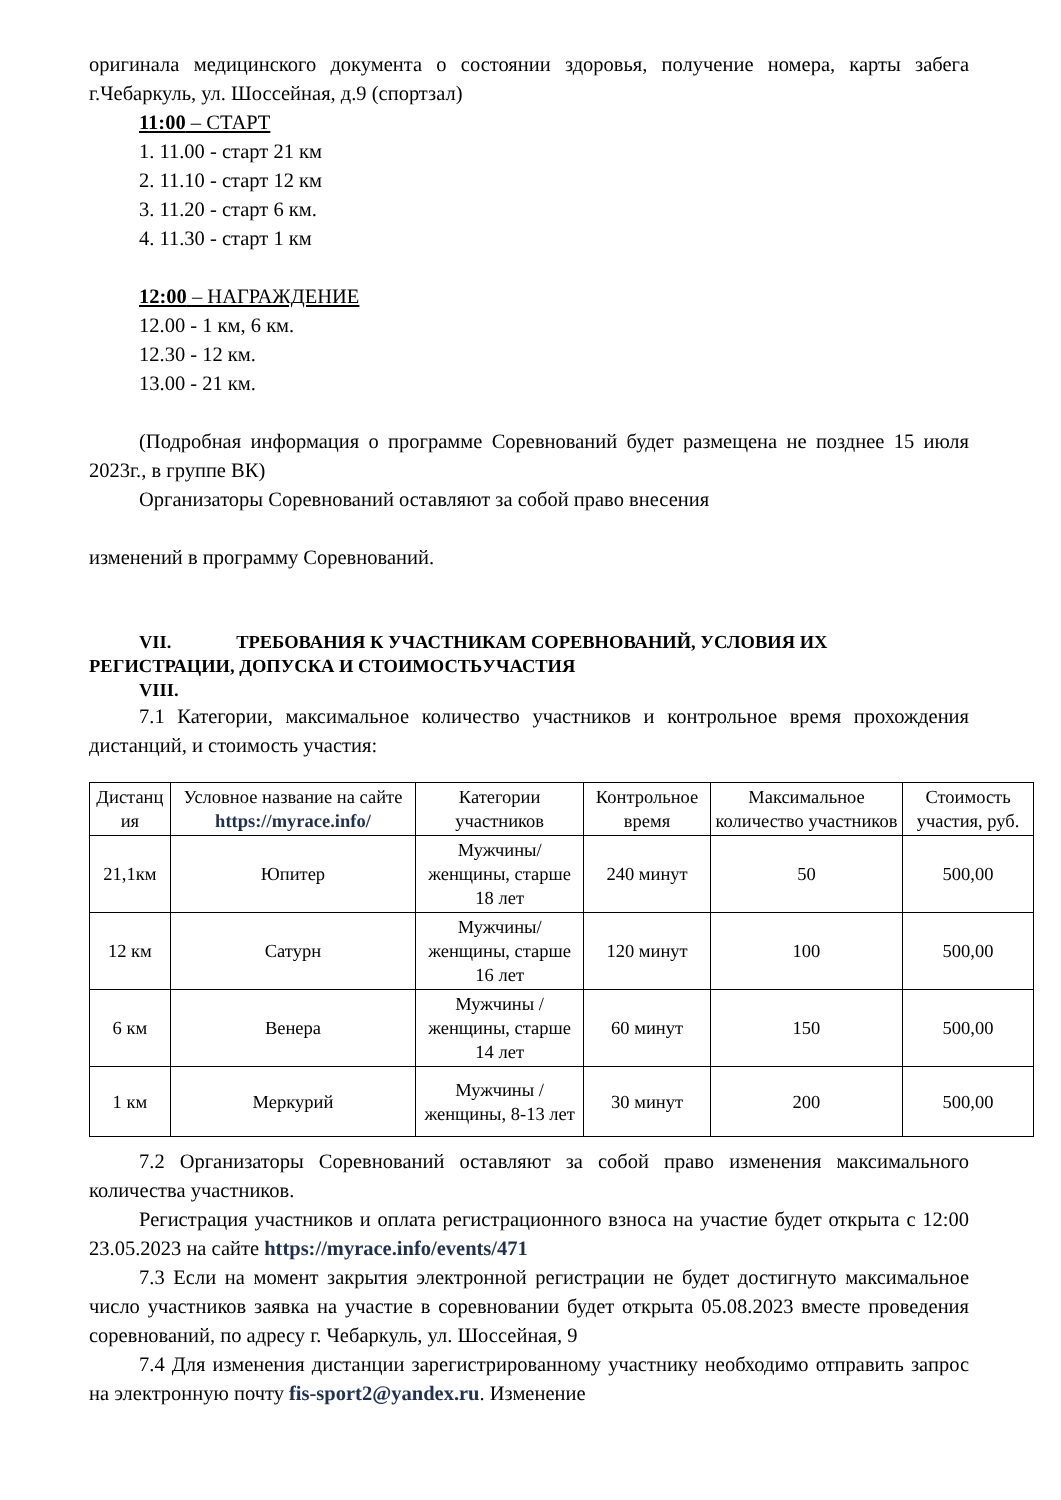оригинала медицинского документа о состоянии здоровья, получение номера, карты забега г.Чебаркуль, ул. Шоссейная, д.9 (спортзал)
11:00 – СТАРТ
1. 11.00 - старт 21 км
2. 11.10 - старт 12 км
3. 11.20 - старт 6 км.
4. 11.30 - старт 1 км
12:00 – НАГРАЖДЕНИЕ
12.00 - 1 км, 6 км.
12.30 - 12 км.
13.00 - 21 км.
(Подробная информация о программе Соревнований будет размещена не позднее 15 июля 2023г., в группе ВК)
Организаторы Соревнований оставляют за собой право внесения
изменений в программу Соревнований.
VII. ТРЕБОВАНИЯ К УЧАСТНИКАМ СОРЕВНОВАНИЙ, УСЛОВИЯ ИХ
РЕГИСТРАЦИИ, ДОПУСКА И СТОИМОСТЬУЧАСТИЯ
VIII.
7.1 Категории, максимальное количество участников и контрольное время прохождения дистанций, и стоимость участия:
| Дистанц ия | Условное название на сайте https://myrace.info/ | Категории участников | Контрольное время | Максимальное количество участников | Стоимость участия, руб. |
| --- | --- | --- | --- | --- | --- |
| 21,1км | Юпитер | Мужчины/ женщины, старше 18 лет | 240 минут | 50 | 500,00 |
| 12 км | Сатурн | Мужчины/ женщины, старше 16 лет | 120 минут | 100 | 500,00 |
| 6 км | Венера | Мужчины /женщины, старше 14 лет | 60 минут | 150 | 500,00 |
| 1 км | Меркурий | Мужчины /женщины, 8-13 лет | 30 минут | 200 | 500,00 |
7.2 Организаторы Соревнований оставляют за собой право изменения максимального количества участников.
Регистрация участников и оплата регистрационного взноса на участие будет открыта с 12:00 23.05.2023 на сайте https://myrace.info/events/471
7.3 Если на момент закрытия электронной регистрации не будет достигнуто максимальное число участников заявка на участие в соревновании будет открыта 05.08.2023 вместе проведения соревнований, по адресу г. Чебаркуль, ул. Шоссейная, 9
7.4 Для изменения дистанции зарегистрированному участнику необходимо отправить запрос на электронную почту fis-sport2@yandex.ru. Изменение